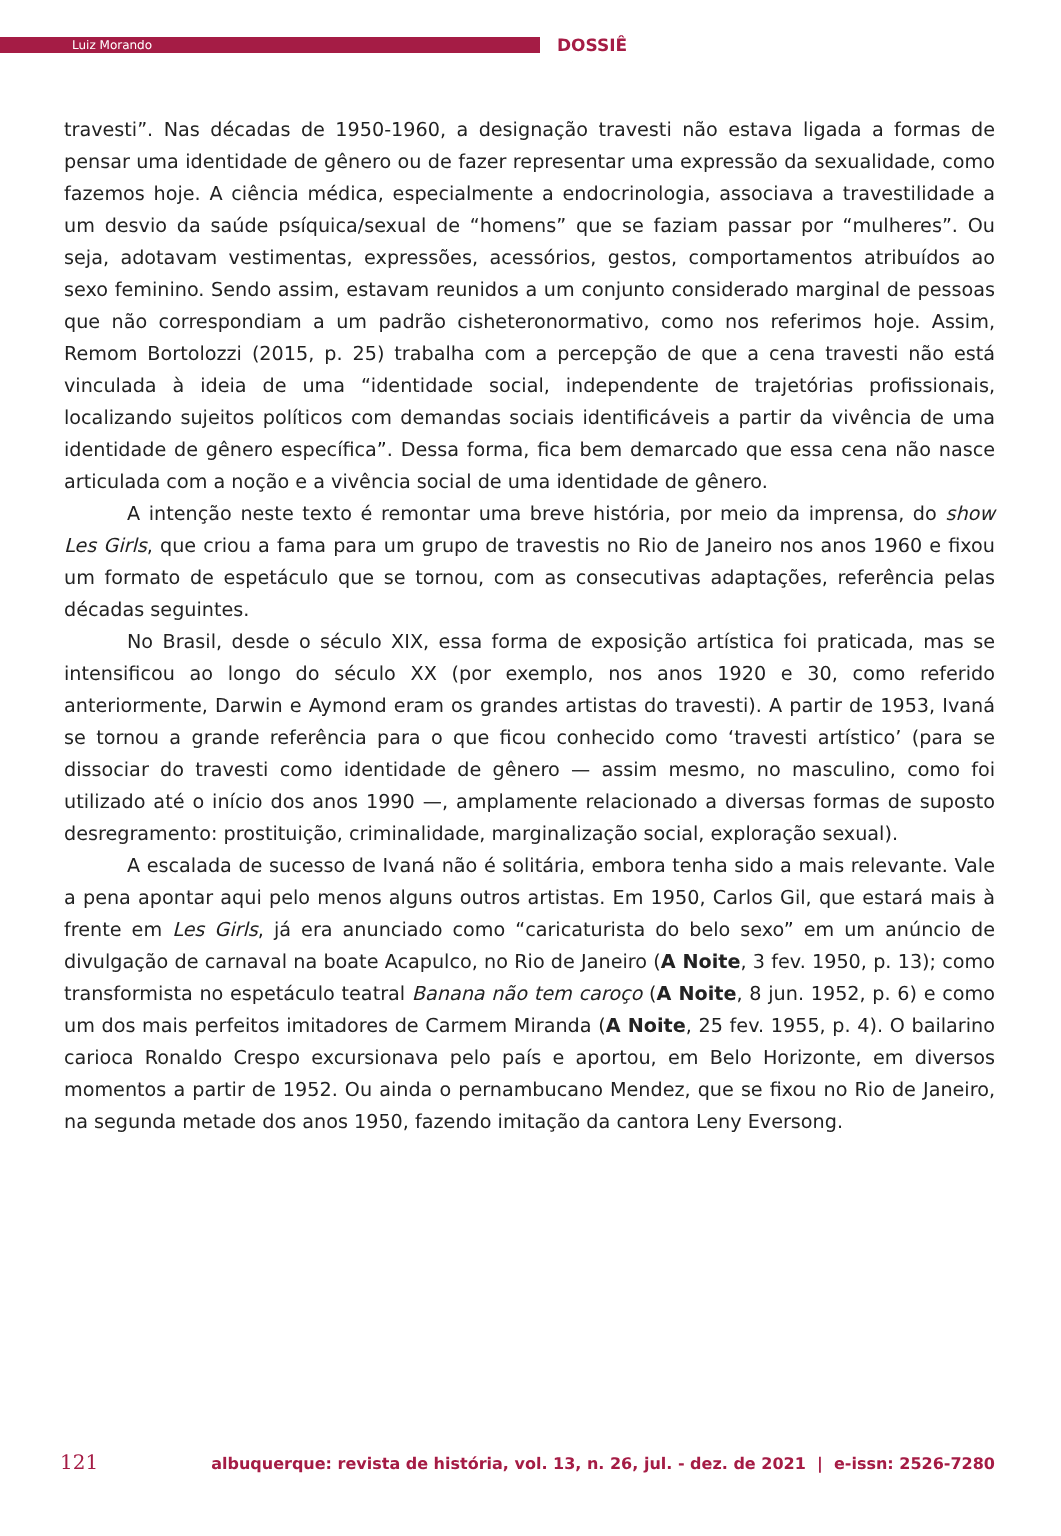Luiz Morando
DOSSIÊ
travesti”. Nas décadas de 1950-1960, a designação travesti não estava ligada a formas de pensar uma identidade de gênero ou de fazer representar uma expressão da sexualidade, como fazemos hoje. A ciência médica, especialmente a endocrinologia, associava a travestilidade a um desvio da saúde psíquica/sexual de “homens” que se faziam passar por “mulheres”. Ou seja, adotavam vestimentas, expressões, acessórios, gestos, comportamentos atribuídos ao sexo feminino. Sendo assim, estavam reunidos a um conjunto considerado marginal de pessoas que não correspondiam a um padrão cisheteronormativo, como nos referimos hoje. Assim, Remom Bortolozzi (2015, p. 25) trabalha com a percepção de que a cena travesti não está vinculada à ideia de uma “identidade social, independente de trajetórias profissionais, localizando sujeitos políticos com demandas sociais identificáveis a partir da vivência de uma identidade de gênero específica”. Dessa forma, fica bem demarcado que essa cena não nasce articulada com a noção e a vivência social de uma identidade de gênero.
A intenção neste texto é remontar uma breve história, por meio da imprensa, do show Les Girls, que criou a fama para um grupo de travestis no Rio de Janeiro nos anos 1960 e fixou um formato de espetáculo que se tornou, com as consecutivas adaptações, referência pelas décadas seguintes.
No Brasil, desde o século XIX, essa forma de exposição artística foi praticada, mas se intensificou ao longo do século XX (por exemplo, nos anos 1920 e 30, como referido anteriormente, Darwin e Aymond eram os grandes artistas do travesti). A partir de 1953, Ivaná se tornou a grande referência para o que ficou conhecido como ‘travesti artístico’ (para se dissociar do travesti como identidade de gênero — assim mesmo, no masculino, como foi utilizado até o início dos anos 1990 —, amplamente relacionado a diversas formas de suposto desregramento: prostituição, criminalidade, marginalização social, exploração sexual).
A escalada de sucesso de Ivaná não é solitária, embora tenha sido a mais relevante. Vale a pena apontar aqui pelo menos alguns outros artistas. Em 1950, Carlos Gil, que estará mais à frente em Les Girls, já era anunciado como “caricaturista do belo sexo” em um anúncio de divulgação de carnaval na boate Acapulco, no Rio de Janeiro (A Noite, 3 fev. 1950, p. 13); como transformista no espetáculo teatral Banana não tem caroço (A Noite, 8 jun. 1952, p. 6) e como um dos mais perfeitos imitadores de Carmem Miranda (A Noite, 25 fev. 1955, p. 4). O bailarino carioca Ronaldo Crespo excursionava pelo país e aportou, em Belo Horizonte, em diversos momentos a partir de 1952. Ou ainda o pernambucano Mendez, que se fixou no Rio de Janeiro, na segunda metade dos anos 1950, fazendo imitação da cantora Leny Eversong.
121 albuquerque: revista de história, vol. 13, n. 26, jul. - dez. de 2021 | e-issn: 2526-7280